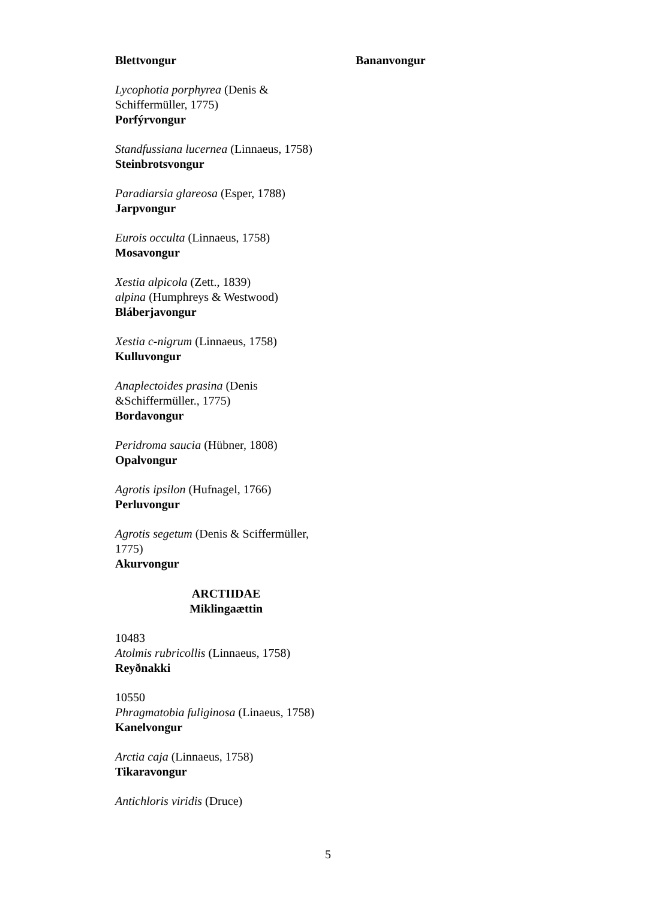Blettvongur Bananvongur
Lycophotia porphyrea (Denis & Schiffermüller, 1775)
Porfýrvongur
Standfussiana lucernea (Linnaeus, 1758)
Steinbrotsvongur
Paradiarsia glareosa (Esper, 1788)
Jarpvongur
Eurois occulta (Linnaeus, 1758)
Mosavongur
Xestia alpicola (Zett., 1839)
alpina (Humphreys & Westwood)
Bláberjavongur
Xestia c-nigrum (Linnaeus, 1758)
Kulluvongur
Anaplectoides prasina (Denis &Schiffermüller., 1775)
Bordavongur
Peridroma saucia (Hübner, 1808)
Opalvongur
Agrotis ipsilon (Hufnagel, 1766)
Perluvongur
Agrotis segetum (Denis & Sciffermüller, 1775)
Akurvongur
ARCTIIDAE
Miklingaættin
10483
Atolmis rubricollis (Linnaeus, 1758)
Reyðnakki
10550
Phragmatobia fuliginosa (Linaeus, 1758)
Kanelvongur
Arctia caja (Linnaeus, 1758)
Tikaravongur
Antichloris viridis (Druce)
5